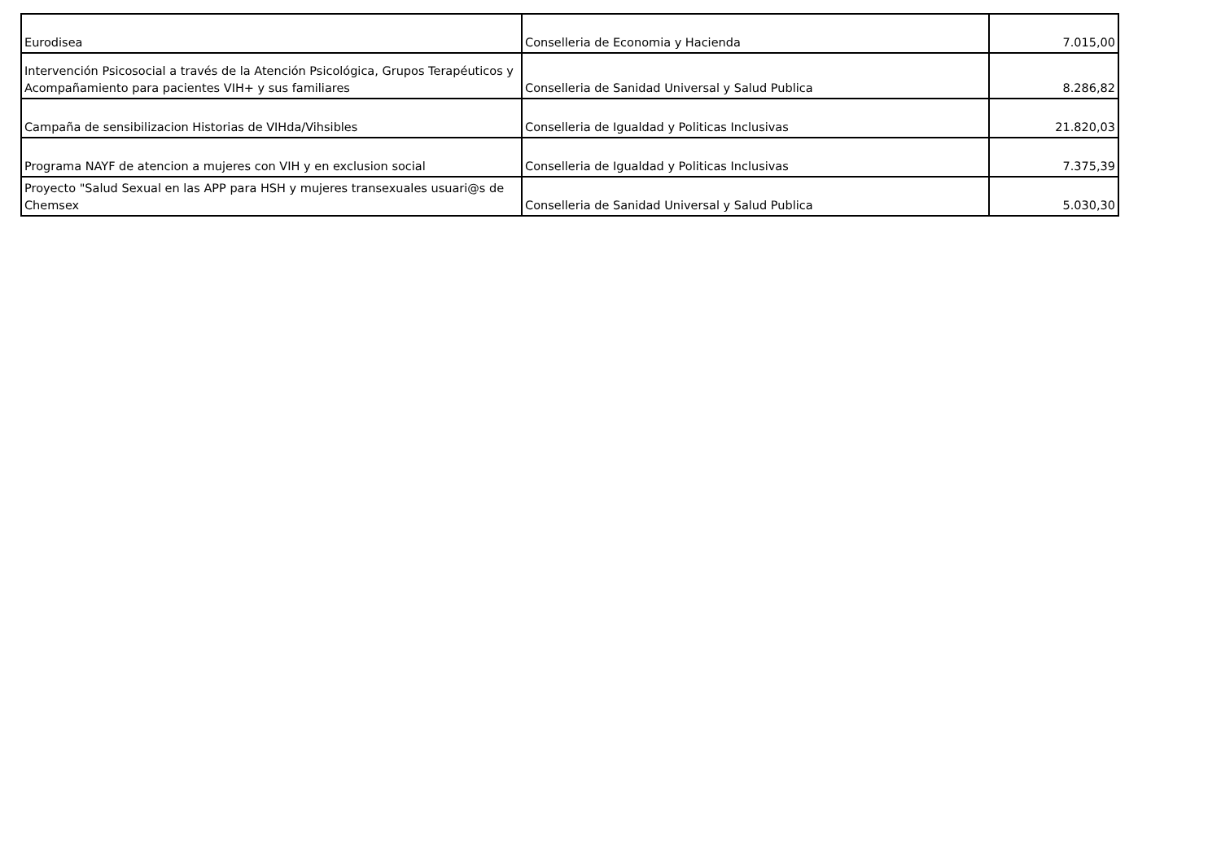| Eurodisea | Conselleria de Economia y Hacienda | 7.015,00 |
| Intervención Psicosocial a través de la Atención Psicológica, Grupos Terapéuticos y Acompañamiento para pacientes VIH+ y sus familiares | Conselleria de Sanidad Universal y Salud Publica | 8.286,82 |
| Campaña de sensibilizacion Historias de VIHda/Vihsibles | Conselleria de Igualdad y Politicas Inclusivas | 21.820,03 |
| Programa NAYF de atencion a mujeres con VIH y en exclusion social | Conselleria de Igualdad y Politicas Inclusivas | 7.375,39 |
| Proyecto "Salud Sexual en las APP para HSH y mujeres transexuales usuari@s de Chemsex | Conselleria de Sanidad Universal y Salud Publica | 5.030,30 |